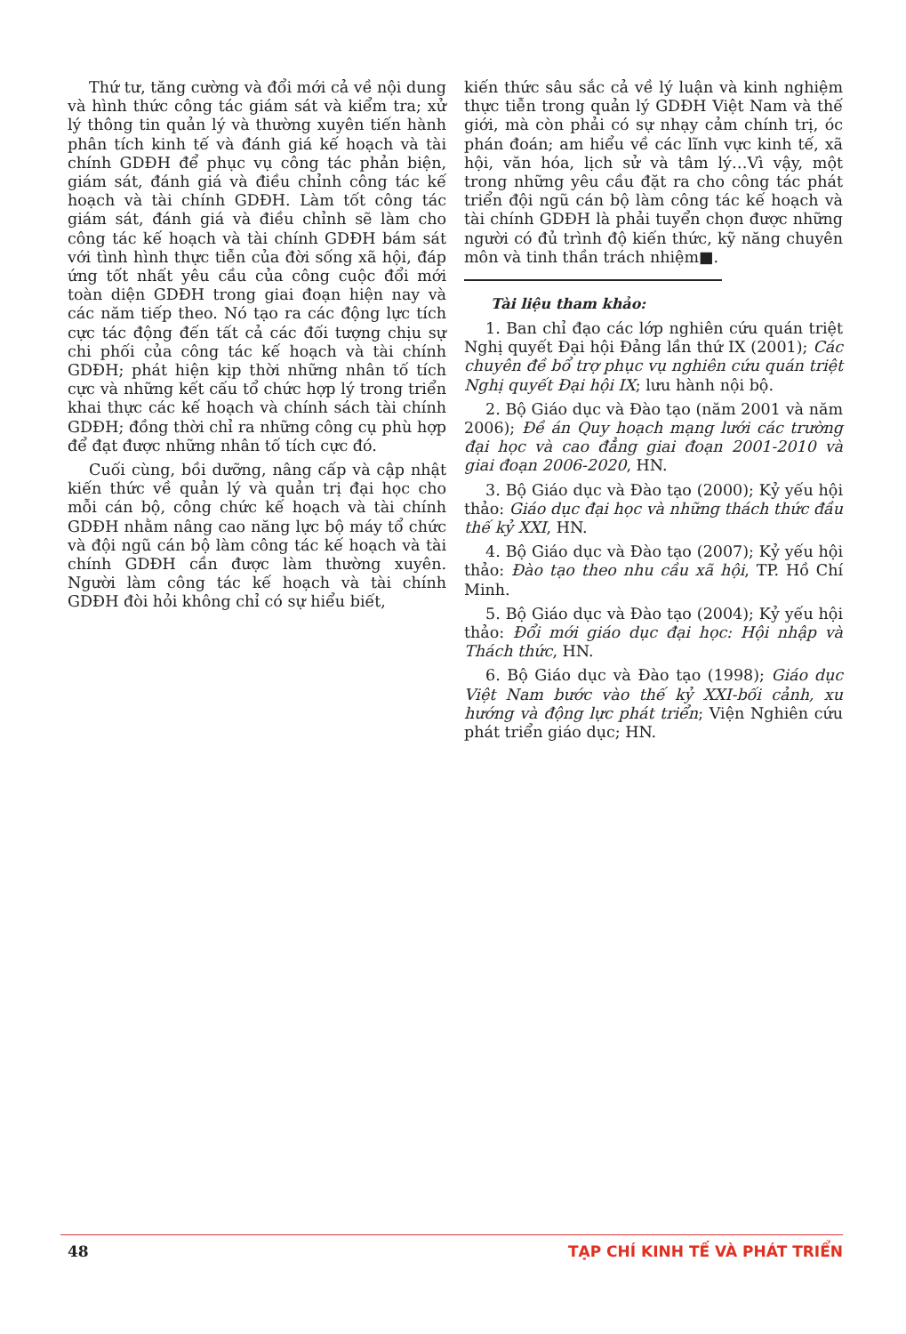Thứ tư, tăng cường và đổi mới cả về nội dung và hình thức công tác giám sát và kiểm tra; xử lý thông tin quản lý và thường xuyên tiến hành phân tích kinh tế và đánh giá kế hoạch và tài chính GDĐH để phục vụ công tác phản biện, giám sát, đánh giá và điều chỉnh công tác kế hoạch và tài chính GDĐH. Làm tốt công tác giám sát, đánh giá và điều chỉnh sẽ làm cho công tác kế hoạch và tài chính GDĐH bám sát với tình hình thực tiễn của đời sống xã hội, đáp ứng tốt nhất yêu cầu của công cuộc đổi mới toàn diện GDĐH trong giai đoạn hiện nay và các năm tiếp theo. Nó tạo ra các động lực tích cực tác động đến tất cả các đối tượng chịu sự chi phối của công tác kế hoạch và tài chính GDĐH; phát hiện kịp thời những nhân tố tích cực và những kết cấu tổ chức hợp lý trong triển khai thực các kế hoạch và chính sách tài chính GDĐH; đồng thời chỉ ra những công cụ phù hợp để đạt được những nhân tố tích cực đó.
Cuối cùng, bồi dưỡng, nâng cấp và cập nhật kiến thức về quản lý và quản trị đại học cho mỗi cán bộ, công chức kế hoạch và tài chính GDĐH nhằm nâng cao năng lực bộ máy tổ chức và đội ngũ cán bộ làm công tác kế hoạch và tài chính GDĐH cần được làm thường xuyên. Người làm công tác kế hoạch và tài chính GDĐH đòi hỏi không chỉ có sự hiểu biết,
kiến thức sâu sắc cả về lý luận và kinh nghiệm thực tiễn trong quản lý GDĐH Việt Nam và thế giới, mà còn phải có sự nhạy cảm chính trị, óc phán đoán; am hiểu về các lĩnh vực kinh tế, xã hội, văn hóa, lịch sử và tâm lý…Vì vậy, một trong những yêu cầu đặt ra cho công tác phát triển đội ngũ cán bộ làm công tác kế hoạch và tài chính GDĐH là phải tuyển chọn được những người có đủ trình độ kiến thức, kỹ năng chuyên môn và tinh thần trách nhiệm■.
Tài liệu tham khảo:
1. Ban chỉ đạo các lớp nghiên cứu quán triệt Nghị quyết Đại hội Đảng lần thứ IX (2001); Các chuyên đề bổ trợ phục vụ nghiên cứu quán triệt Nghị quyết Đại hội IX; lưu hành nội bộ.
2. Bộ Giáo dục và Đào tạo (năm 2001 và năm 2006); Đề án Quy hoạch mạng lưới các trường đại học và cao đẳng giai đoạn 2001-2010 và giai đoạn 2006-2020, HN.
3. Bộ Giáo dục và Đào tạo (2000); Kỷ yếu hội thảo: Giáo dục đại học và những thách thức đầu thế kỷ XXI, HN.
4. Bộ Giáo dục và Đào tạo (2007); Kỷ yếu hội thảo: Đào tạo theo nhu cầu xã hội, TP. Hồ Chí Minh.
5. Bộ Giáo dục và Đào tạo (2004); Kỷ yếu hội thảo: Đổi mới giáo dục đại học: Hội nhập và Thách thức, HN.
6. Bộ Giáo dục và Đào tạo (1998); Giáo dục Việt Nam bước vào thế kỷ XXI-bối cảnh, xu hướng và động lực phát triển; Viện Nghiên cứu phát triển giáo dục; HN.
48 TẠP CHÍ KINH TẾ VÀ PHÁT TRIỂN